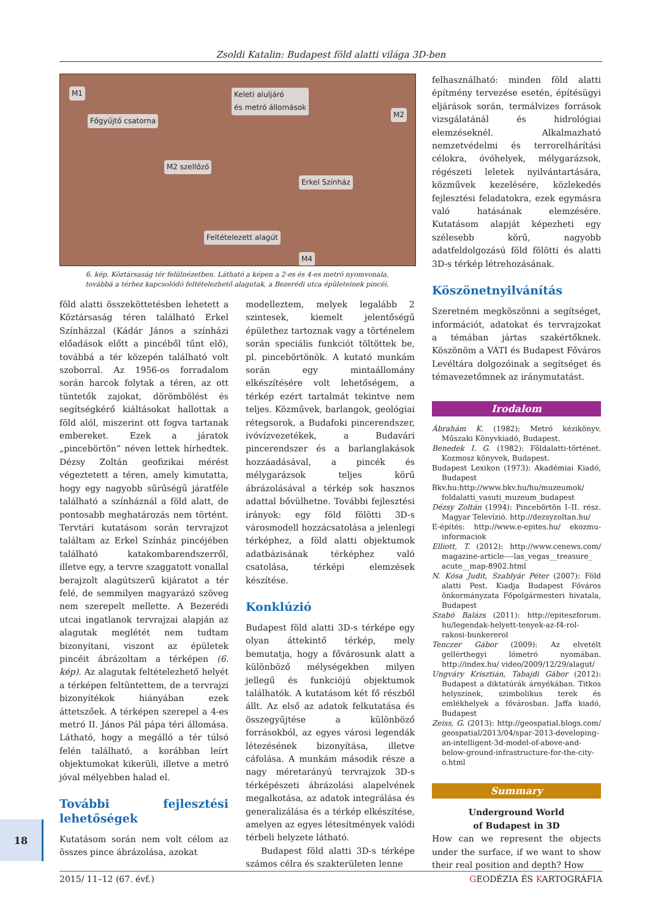Zsoldi Katalin: Budapest föld alatti világa 3D-ben
M1 Keleti aluljáró
és metró állomások
M2
Főgyűjtő csatorna
M2 szellőző
Erkel Színház
Feltételezett alagút
M4
6. kép. Köztársaság tér felülnézetben. Látható a képen a 2-es és 4-es metró nyomvonala,
továbbá a térhez kapcsolódó feltételezhető alagutak, a Bezerédi utca épületeinek pincéi.
föld alatti összeköttetésben lehetett a Köztársaság téren található Erkel Színházzal (Kádár János a színházi előadások előtt a pincéből tűnt elő), továbbá a tér közepén található volt szoborral. Az 1956-os forradalom során harcok folytak a téren, az ott tüntetők zajokat, dörömbölést és segítségkérő kiáltásokat hallottak a föld alól, miszerint ott fogva tartanak embereket. Ezek a járatok „pincebörtön” néven lettek hírhedtek. Dézsy Zoltán geofizikai mérést végeztetett a téren, amely kimutatta, hogy egy nagyobb sűrűségű járatféle található a színháznál a föld alatt, de pontosabb meghatározás nem történt. Tervtári kutatásom során tervrajzot találtam az Erkel Színház pincéjében található katakombarendszerről, illetve egy, a tervre szaggatott vonallal berajzolt alagútszerű kijáratot a tér felé, de semmilyen magyarázó szöveg nem szerepelt mellette. A Bezerédi utcai ingatlanok tervrajzai alapján az alagutak meglétét nem tudtam bizonyítani, viszont az épületek pincéit ábrázoltam a térképen (6. kép). Az alagutak feltételezhető helyét a térképen feltüntettem, de a tervrajzi bizonyítékok hiányában ezek áttetszőek. A térképen szerepel a 4-es metró II. János Pál pápa téri állomása. Látható, hogy a megálló a tér túlsó felén található, a korábban leírt objektumokat kikerüli, illetve a metró jóval mélyebben halad el.
További fejlesztési lehetőségek
Kutatásom során nem volt célom az összes pince ábrázolása, azokat
modelleztem, melyek legalább 2 szintesek, kiemelt jelentőségű épülethez tartoznak vagy a történelem során speciális funkciót töltöttek be, pl. pincebörtönök. A kutató munkám során egy mintaállomány elkészítésére volt lehetőségem, a térkép ezért tartalmát tekintve nem teljes. Közművek, barlangok, geológiai rétegsorok, a Budafoki pincerendszer, ivóvízvezetékek, a Budavári pincerendszer és a barlanglakások hozzáadásával, a pincék és mélygarázsok teljes körű ábrázolásával a térkép sok hasznos adattal bővülhetne. További fejlesztési irányok: egy föld fölötti 3D-s városmodell hozzácsatolása a jelenlegi térképhez, a föld alatti objektumok adatbázisának térképhez való csatolása, térképi elemzések készítése.
Konklúzió
Budapest föld alatti 3D-s térképe egy olyan áttekintő térkép, mely bemutatja, hogy a fővárosunk alatt a különböző mélységekben milyen jellegű és funkciójú objektumok találhatók. A kutatásom két fő részből állt. Az első az adatok felkutatása és összegyűjtése a különböző forrásokból, az egyes városi legendák létezésének bizonyítása, illetve cáfolása. A munkám második része a nagy méretarányú tervrajzok 3D-s térképészeti ábrázolási alapelvének megalkotása, az adatok integrálása és generalizálása és a térkép elkészítése, amelyen az egyes létesítmények valódi térbeli helyzete látható.
Budapest föld alatti 3D-s térképe számos célra és szakterületen lenne
felhasználható: minden föld alatti építmény tervezése esetén, építésügyi eljárások során, termálvizes források vizsgálatánál és hidrológiai elemzéseknél. Alkalmazható nemzetvédelmi és terrorelhárítási célokra, óvóhelyek, mélygarázsok, régészeti leletek nyilvántartására, közművek kezelésére, közlekedés fejlesztési feladatokra, ezek egymásra való hatásának elemzésére. Kutatásom alapját képezheti egy szélesebb körű, nagyobb adatfeldolgozású föld fölötti és alatti 3D-s térkép létrehozásának.
Köszönetnyilvánítás
Szeretném megköszönni a segítséget, információt, adatokat és tervrajzokat a témában jártas szakértőknek. Köszönöm a VÁTI és Budapest Főváros Levéltára dolgozóinak a segítséget és témavezetőmnek az iránymutatást.
Irodalom
Ábrahám K. (1982): Metró kézikönyv. Műszaki Könyvkiadó, Budapest.
Benedek I. G. (1982): Földalatti-történet. Kozmosz könyvek, Budapest.
Budapest Lexikon (1973): Akadémiai Kiadó, Budapest
Bkv.hu:http://www.bkv.hu/hu/muzeumok/ foldalatti_vasuti_muzeum_budapest
Dézsy Zoltán (1994): Pincebörtön I–II. rész. Magyar Televízió. http://dezsyzoltan.hu/
E-építés: http://www.e-epites.hu/ ekozmu-informaciok
Elliott, T. (2012): http://www.cenews.com/ magazine-article----las_vegas__treasure_ acute__map-8902.html
N. Kósa Judit, Szablyár Péter (2007): Föld alatti Pest. Kiadja Budapest Főváros önkormányzata Főpolgármesteri hivatala, Budapest
Szabó Balázs (2011): http://epiteszforum. hu/legendak-helyett-tenyek-az-f4-rol-rakosi-bunkererol
Tenczer Gábor (2009): Az elvetélt gellérthegyi lómetró nyomában. http://index.hu/ video/2009/12/29/alagut/
Ungváry Krisztián, Tabajdi Gábor (2012): Budapest a diktatúrák árnyékában. Titkos helyszínek, szimbolikus terek és emlékhelyek a fővárosban. Jaffa kiadó, Budapest
Zeiss, G. (2013): http://geospatial.blogs.com/ geospatial/2013/04/spar-2013-developing-an-intelligent-3d-model-of-above-and-below-ground-infrastructure-for-the-city-o.html
Summary
Underground World
of Budapest in 3D
How can we represent the objects under the surface, if we want to show their real position and depth? How
18
2015/ 11–12 (67. évf.) GEODÉZIA ÉS KARTOGRÁFIA